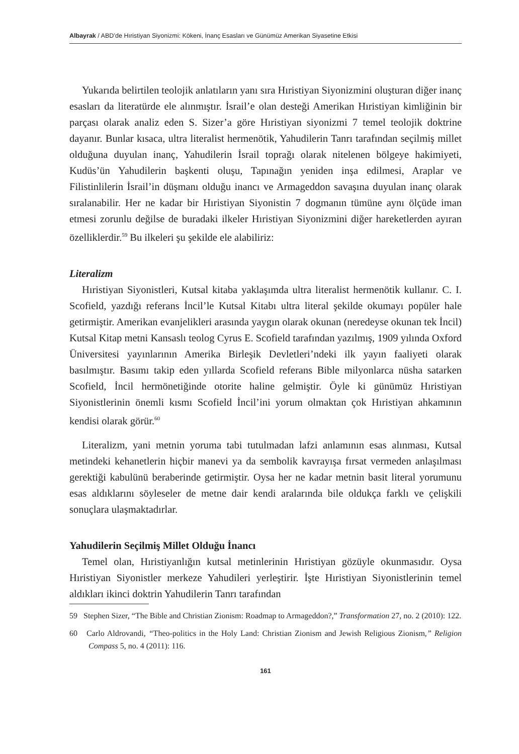Albayrak / ABD’de Hıristiyan Siyonizmi: Kökeni, İnanç Esasları ve Günümüz Amerikan Siyasetine Etkisi
Yukarıda belirtilen teolojik anlatıların yanı sıra Hıristiyan Siyonizmini oluşturan diğer inanç esasları da literatürde ele alınmıştır. İsrail’e olan desteği Amerikan Hıristiyan kimliğinin bir parçası olarak analiz eden S. Sizer’a göre Hıristiyan siyonizmi 7 temel teolojik doktrine dayanır. Bunlar kısaca, ultra literalist hermenötik, Yahudilerin Tanrı tarafından seçilmiş millet olduğuna duyulan inanç, Yahudilerin İsrail toprağı olarak nitelenen bölgeye hakimiyeti, Kudüs’ün Yahudilerin başkenti oluşu, Tapınağın yeniden inşa edilmesi, Araplar ve Filistinlilerin İsrail’in düşmanı olduğu inancı ve Armageddon savaşına duyulan inanç olarak sıralanabilir. Her ne kadar bir Hıristiyan Siyonistin 7 dogmanın tümüne aynı ölçüde iman etmesi zorunlu değilse de buradaki ilkeler Hıristiyan Siyonizmini diğer hareketlerden ayıran özelliklerdir.<sup>59</sup> Bu ilkeleri şu şekilde ele alabiliriz:
Literalizm
Hıristiyan Siyonistleri, Kutsal kitaba yaklaşımda ultra literalist hermenötik kullanır. C. I. Scofield, yazdığı referans İncil’le Kutsal Kitabı ultra literal şekilde okumayı popüler hale getirmiştir. Amerikan evanjelikleri arasında yaygın olarak okunan (neredeyse okunan tek İncil) Kutsal Kitap metni Kansaslı teolog Cyrus E. Scofield tarafından yazılmış, 1909 yılında Oxford Üniversitesi yayınlarının Amerika Birleşik Devletleri’ndeki ilk yayın faaliyeti olarak basılmıştır. Basımı takip eden yıllarda Scofield referans Bible milyonlarca nüsha satarken Scofield, İncil hermönetiğinde otorite haline gelmiştir. Öyle ki günümüz Hıristiyan Siyonistlerinin önemli kısmı Scofield İncil’ini yorum olmaktan çok Hıristiyan ahkamının kendisi olarak görür.<sup>60</sup>
Literalizm, yani metnin yoruma tabi tutulmadan lafzi anlamının esas alınması, Kutsal metindeki kehanetlerin hiçbir manevi ya da sembolik kavrayışa fırsat vermeden anlaşılması gerektiği kabulünü beraberinde getirmiştir. Oysa her ne kadar metnin basit literal yorumunu esas aldıklarını söyleseler de metne dair kendi aralarında bile oldukça farklı ve çelişkili sonuçlara ulaşmaktadırlar.
Yahudilerin Seçilmiş Millet Olduğu İnancı
Temel olan, Hıristiyanlığın kutsal metinlerinin Hıristiyan gözüyle okunmasıdır. Oysa Hıristiyan Siyonistler merkeze Yahudileri yerleştirir. İşte Hıristiyan Siyonistlerinin temel aldıkları ikinci doktrin Yahudilerin Tanrı tarafından
59 Stephen Sizer, “The Bible and Christian Zionism: Roadmap to Armageddon?,” Transformation 27, no. 2 (2010): 122.
60 Carlo Aldrovandi, “Theo-politics in the Holy Land: Christian Zionism and Jewish Religious Zionism,” Religion Compass 5, no. 4 (2011): 116.
161